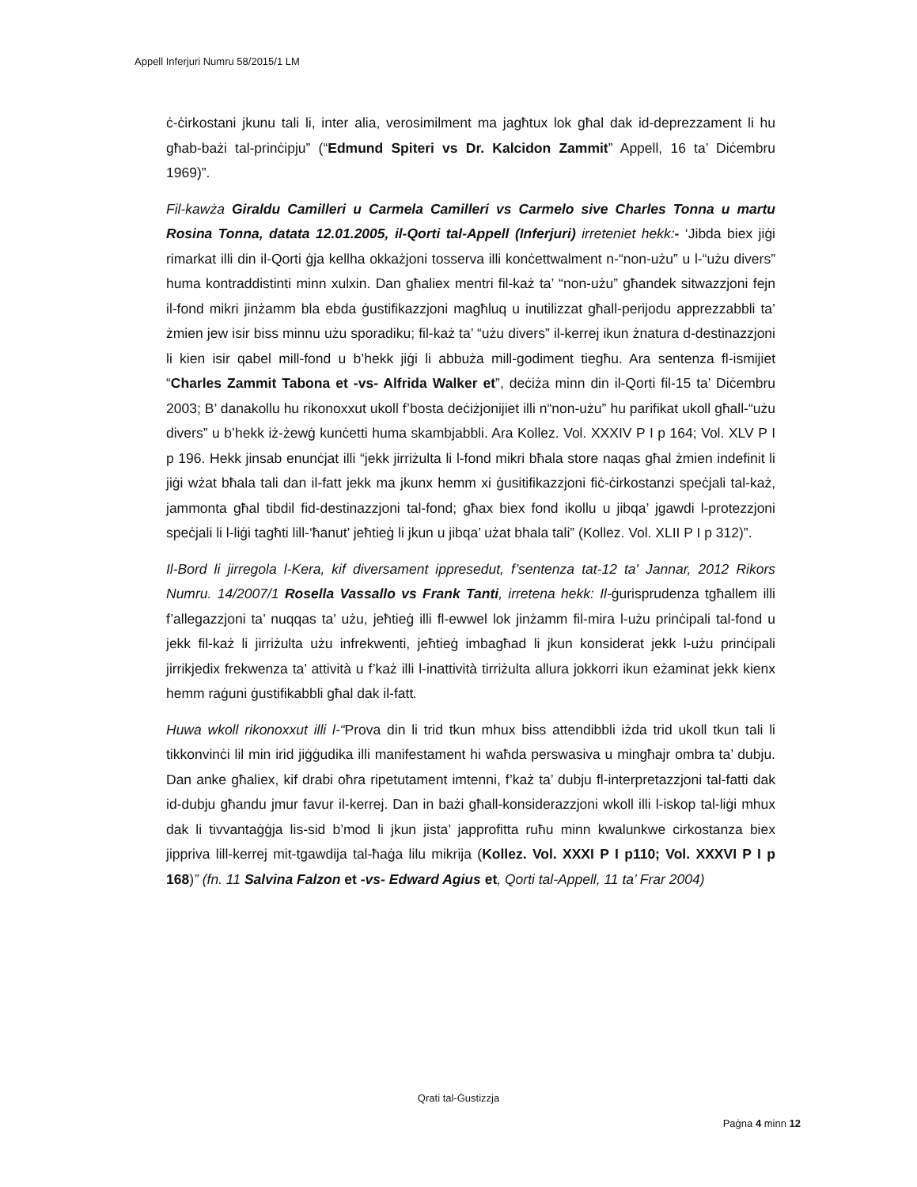Appell Inferjuri Numru 58/2015/1 LM
ċ-ċirkostani jkunu tali li, inter alia, verosimilment ma jagħtux lok għal dak id-deprezzament li hu għab-bażi tal-prinċipju” (“Edmund Spiteri vs Dr. Kalcidon Zammit” Appell, 16 ta’ Diċembru 1969)”.
Fil-kawża Giraldu Camilleri u Carmela Camilleri vs Carmelo sive Charles Tonna u martu Rosina Tonna, datata 12.01.2005, il-Qorti tal-Appell (Inferjuri) irreteniet hekk:- ‘Jibda biex jiġi rimarkat illi din il-Qorti ġja kellha okkażjoni tosserva illi konċettwalment n-“non-użu” u l-“użu divers” huma kontraddistinti minn xulxin. Dan għaliex mentri fil-każ ta’ “non-użu” għandek sitwazzjoni fejn il-fond mikri jinżamm bla ebda ġustifikazzjoni magħluq u inutilizzat għall-perijodu apprezzabbli ta’ żmien jew isir biss minnu użu sporadiku; fil-każ ta’ “użu divers” il-kerrej ikun żnatura d-destinazzjoni li kien isir qabel mill-fond u b’hekk jiġi li abbuża mill-godiment tiegħu. Ara sentenza fl-ismijiet “Charles Zammit Tabona et -vs- Alfrida Walker et”, deċiża minn din il-Qorti fil-15 ta’ Diċembru 2003; B’ danakollu hu rikonoxxut ukoll f’bosta deċiżjonijiet illi n“non-użu” hu parifikat ukoll għall-“użu divers” u b’hekk iż-żewġ kunċetti huma skambjabbli. Ara Kollez. Vol. XXXIV P I p 164; Vol. XLV P I p 196. Hekk jinsab enunċjat illi “jekk jirriżulta li l-fond mikri bħala store naqas għal żmien indefinit li jiġi wżat bħala tali dan il-fatt jekk ma jkunx hemm xi ġusitifikazzjoni fiċ-ċirkostanzi speċjali tal-każ, jammonta għal tibdil fid-destinazzjoni tal-fond; għax biex fond ikollu u jibqa’ jgawdi l-protezzjoni speċjali li l-liġi tagħti lill-‘ħanut’ jeħtieġ li jkun u jibqa’ użat bhala tali” (Kollez. Vol. XLII P I p 312)”.
Il-Bord li jirregola l-Kera, kif diversament ippresedut, f’sentenza tat-12 ta' Jannar, 2012 Rikors Numru. 14/2007/1 Rosella Vassallo vs Frank Tanti, irretena hekk: Il-ġurisprudenza tgħallem illi f’allegazzjoni ta’ nuqqas ta’ użu, jeħtieġ illi fl-ewwel lok jinżamm fil-mira l-użu prinċipali tal-fond u jekk fil-każ li jirriżulta użu infrekwenti, jeħtieġ imbagħad li jkun konsiderat jekk l-użu prinċipali jirrikjedix frekwenza ta’ attività u f’każ illi l-inattività tirriżulta allura jokkorri ikun eżaminat jekk kienx hemm raġuni ġustifikabbli għal dak il-fatt.
Huwa wkoll rikonoxxut illi l-“Prova din li trid tkun mhux biss attendibbli iżda trid ukoll tkun tali li tikkonvinċi lil min irid jiġġudika illi manifestament hi waħda perswasiva u mingħajr ombra ta’ dubju. Dan anke għaliex, kif drabi oħra ripetutament imtenni, f’każ ta’ dubju fl-interpretazzjoni tal-fatti dak id-dubju għandu jmur favur il-kerrej. Dan in bażi għall-konsiderazzjoni wkoll illi l-iskop tal-liġi mhux dak li tivvantaġġja lis-sid b’mod li jkun jista’ japprofitta ruħu minn kwalunkwe cirkostanza biex jippriva lill-kerrej mit-tgawdija tal-ħaġa lilu mikrija (Kollez. Vol. XXXI P I p110; Vol. XXXVI P I p 168)” (fn. 11 Salvina Falzon et -vs- Edward Agius et, Qorti tal-Appell, 11 ta’ Frar 2004)
Qrati tal-Ġustizzja
Paġna 4 minn 12